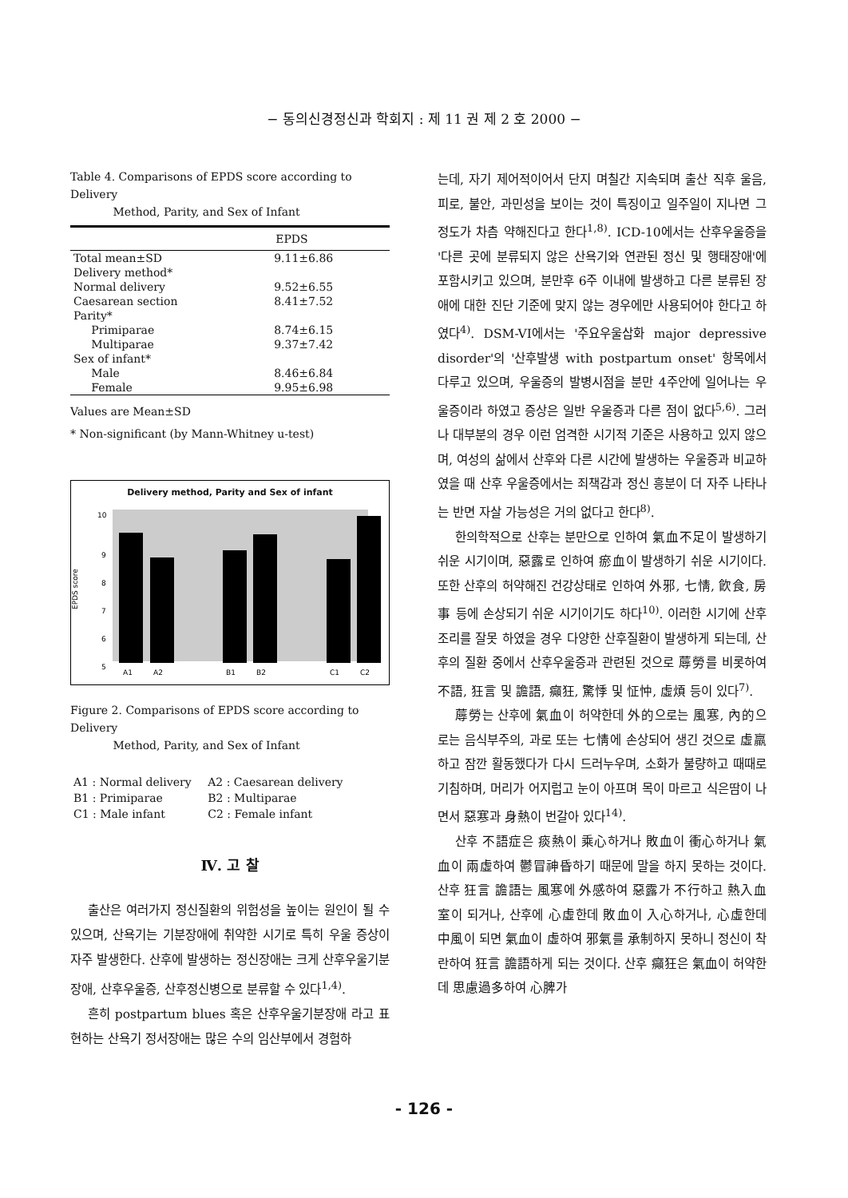− 동의신경정신과 학회지 : 제 11 권 제 2 호 2000 −
Table 4. Comparisons of EPDS score according to Delivery
Method, Parity, and Sex of Infant
| | EPDS |
| --- | --- |
| Total mean±SD | 9.11±6.86 |
| Delivery method* | |
| Normal delivery | 9.52±6.55 |
| Caesarean section | 8.41±7.52 |
| Parity* | |
| Primiparae | 8.74±6.15 |
| Multiparae | 9.37±7.42 |
| Sex of infant* | |
| Male | 8.46±6.84 |
| Female | 9.95±6.98 |
Values are Mean±SD
* Non-significant (by Mann-Whitney u-test)
Delivery method, Parity and Sex of infant
EPDS score
10
9
8
7
6
5
A1
A2
B1
B2
C1
C2
Figure 2. Comparisons of EPDS score according to Delivery
Method, Parity, and Sex of Infant
| A1 : Normal delivery | A2 : Caesarean delivery |
| B1 : Primiparae | B2 : Multiparae |
| C1 : Male infant | C2 : Female infant |
Ⅳ. 고 찰
출산은 여러가지 정신질환의 위험성을 높이는 원인이 될 수 있으며, 산욕기는 기분장애에 취약한 시기로 특히 우울 증상이 자주 발생한다. 산후에 발생하는 정신장애는 크게 산후우울기분장애, 산후우울증, 산후정신병으로 분류할 수 있다<sup>1,4)</sup>.
흔히 postpartum blues 혹은 산후우울기분장애 라고 표현하는 산욕기 정서장애는 많은 수의 임산부에서 경험하
는데, 자기 제어적이어서 단지 며칠간 지속되며 출산 직후 울음, 피로, 불안, 과민성을 보이는 것이 특징이고 일주일이 지나면 그 정도가 차츰 약해진다고 한다<sup>1,8)</sup>. ICD-10에서는 산후우울증을 '다른 곳에 분류되지 않은 산욕기와 연관된 정신 및 행태장애'에 포함시키고 있으며, 분만후 6주 이내에 발생하고 다른 분류된 장애에 대한 진단 기준에 맞지 않는 경우에만 사용되어야 한다고 하였다<sup>4)</sup>. DSM-VI에서는 '주요우울삽화 major depressive disorder'의 '산후발생 with postpartum onset' 항목에서 다루고 있으며, 우울증의 발병시점을 분만 4주안에 일어나는 우울증이라 하였고 증상은 일반 우울증과 다른 점이 없다<sup>5,6)</sup>. 그러나 대부분의 경우 이런 엄격한 시기적 기준은 사용하고 있지 않으며, 여성의 삶에서 산후와 다른 시간에 발생하는 우울증과 비교하였을 때 산후 우울증에서는 죄책감과 정신 흥분이 더 자주 나타나는 반면 자살 가능성은 거의 없다고 한다<sup>8)</sup>.
한의학적으로 산후는 분만으로 인하여 氣血不足이 발생하기 쉬운 시기이며, 惡露로 인하여 瘀血이 발생하기 쉬운 시기이다. 또한 산후의 허약해진 건강상태로 인하여 外邪, 七情, 飮食, 房事 등에 손상되기 쉬운 시기이기도 하다<sup>10)</sup>. 이러한 시기에 산후조리를 잘못 하였을 경우 다양한 산후질환이 발생하게 되는데, 산후의 질환 중에서 산후우울증과 관련된 것으로 蓐勞를 비롯하여 不語, 狂言 및 譫語, 癲狂, 驚悸 및 怔忡, 虛煩 등이 있다<sup>7)</sup>.
蓐勞는 산후에 氣血이 허약한데 外的으로는 風寒, 內的으로는 음식부주의, 과로 또는 七情에 손상되어 생긴 것으로 虛羸하고 잠깐 활동했다가 다시 드러누우며, 소화가 불량하고 때때로 기침하며, 머리가 어지럽고 눈이 아프며 목이 마르고 식은땀이 나면서 惡寒과 身熱이 번갈아 있다<sup>14)</sup>.
산후 不語症은 痰熱이 乘心하거나 敗血이 衝心하거나 氣血이 兩虛하여 鬱冒神昏하기 때문에 말을 하지 못하는 것이다. 산후 狂言 譫語는 風寒에 外感하여 惡露가 不行하고 熱入血室이 되거나, 산후에 心虛한데 敗血이 入心하거나, 心虛한데 中風이 되면 氣血이 虛하여 邪氣를 承制하지 못하니 정신이 착란하여 狂言 譫語하게 되는 것이다. 산후 癲狂은 氣血이 허약한데 思慮過多하여 心脾가
- 126 -